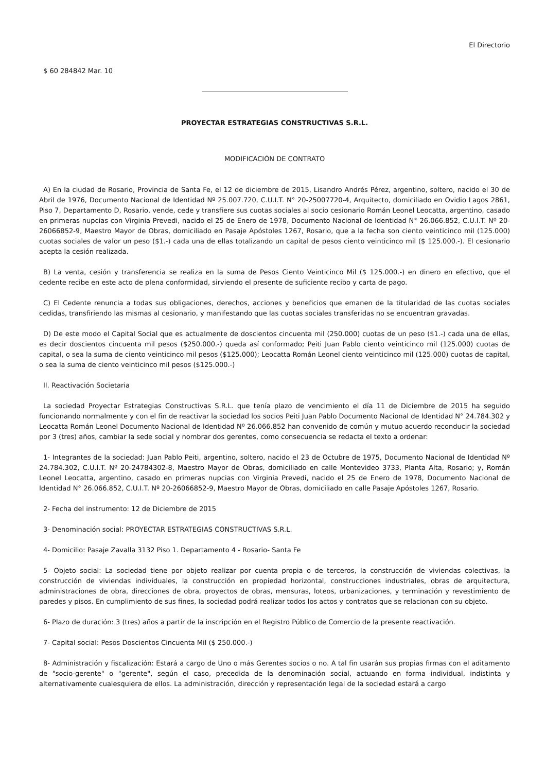El Directorio
$ 60 284842 Mar. 10
PROYECTAR ESTRATEGIAS CONSTRUCTIVAS S.R.L.
MODIFICACIÓN DE CONTRATO
A) En la ciudad de Rosario, Provincia de Santa Fe, el 12 de diciembre de 2015, Lisandro Andrés Pérez, argentino, soltero, nacido el 30 de Abril de 1976, Documento Nacional de Identidad Nº 25.007.720, C.U.I.T. N° 20-25007720-4, Arquitecto, domiciliado en Ovidio Lagos 2861, Piso 7, Departamento D, Rosario, vende, cede y transfiere sus cuotas sociales al socio cesionario Román Leonel Leocatta, argentino, casado en primeras nupcias con Virginia Prevedi, nacido el 25 de Enero de 1978, Documento Nacional de Identidad N° 26.066.852, C.U.I.T. Nº 20-26066852-9, Maestro Mayor de Obras, domiciliado en Pasaje Apóstoles 1267, Rosario, que a la fecha son ciento veinticinco mil (125.000) cuotas sociales de valor un peso ($1.-) cada una de ellas totalizando un capital de pesos ciento veinticinco mil ($ 125.000.-). El cesionario acepta la cesión realizada.
B) La venta, cesión y transferencia se realiza en la suma de Pesos Ciento Veinticinco Mil ($ 125.000.-) en dinero en efectivo, que el cedente recibe en este acto de plena conformidad, sirviendo el presente de suficiente recibo y carta de pago.
C) El Cedente renuncia a todas sus obligaciones, derechos, acciones y beneficios que emanen de la titularidad de las cuotas sociales cedidas, transfiriendo las mismas al cesionario, y manifestando que las cuotas sociales transferidas no se encuentran gravadas.
D) De este modo el Capital Social que es actualmente de doscientos cincuenta mil (250.000) cuotas de un peso ($1.-) cada una de ellas, es decir doscientos cincuenta mil pesos ($250.000.-) queda así conformado; Peiti Juan Pablo ciento veinticinco mil (125.000) cuotas de capital, o sea la suma de ciento veinticinco mil pesos ($125.000); Leocatta Román Leonel ciento veinticinco mil (125.000) cuotas de capital, o sea la suma de ciento veinticinco mil pesos ($125.000.-)
II. Reactivación Societaria
La sociedad Proyectar Estrategias Constructivas S.R.L. que tenía plazo de vencimiento el día 11 de Diciembre de 2015 ha seguido funcionando normalmente y con el fin de reactivar la sociedad los socios Peiti Juan Pablo Documento Nacional de Identidad N° 24.784.302 y Leocatta Román Leonel Documento Nacional de Identidad Nº 26.066.852 han convenido de común y mutuo acuerdo reconducir la sociedad por 3 (tres) años, cambiar la sede social y nombrar dos gerentes, como consecuencia se redacta el texto a ordenar:
1- Integrantes de la sociedad: Juan Pablo Peiti, argentino, soltero, nacido el 23 de Octubre de 1975, Documento Nacional de Identidad Nº 24.784.302, C.U.I.T. Nº 20-24784302-8, Maestro Mayor de Obras, domiciliado en calle Montevideo 3733, Planta Alta, Rosario; y, Román Leonel Leocatta, argentino, casado en primeras nupcias con Virginia Prevedi, nacido el 25 de Enero de 1978, Documento Nacional de Identidad N° 26.066.852, C.U.I.T. Nº 20-26066852-9, Maestro Mayor de Obras, domiciliado en calle Pasaje Apóstoles 1267, Rosario.
2- Fecha del instrumento: 12 de Diciembre de 2015
3- Denominación social: PROYECTAR ESTRATEGIAS CONSTRUCTIVAS S.R.L.
4- Domicilio: Pasaje Zavalla 3132 Piso 1. Departamento 4 - Rosario- Santa Fe
5- Objeto social: La sociedad tiene por objeto realizar por cuenta propia o de terceros, la construcción de viviendas colectivas, la construcción de viviendas individuales, la construcción en propiedad horizontal, construcciones industriales, obras de arquitectura, administraciones de obra, direcciones de obra, proyectos de obras, mensuras, loteos, urbanizaciones, y terminación y revestimiento de paredes y pisos. En cumplimiento de sus fines, la sociedad podrá realizar todos los actos y contratos que se relacionan con su objeto.
6- Plazo de duración: 3 (tres) años a partir de la inscripción en el Registro Público de Comercio de la presente reactivación.
7- Capital social: Pesos Doscientos Cincuenta Mil ($ 250.000.-)
8- Administración y fiscalización: Estará a cargo de Uno o más Gerentes socios o no. A tal fin usarán sus propias firmas con el aditamento de "socio-gerente" o "gerente", según el caso, precedida de la denominación social, actuando en forma individual, indistinta y alternativamente cualesquiera de ellos. La administración, dirección y representación legal de la sociedad estará a cargo